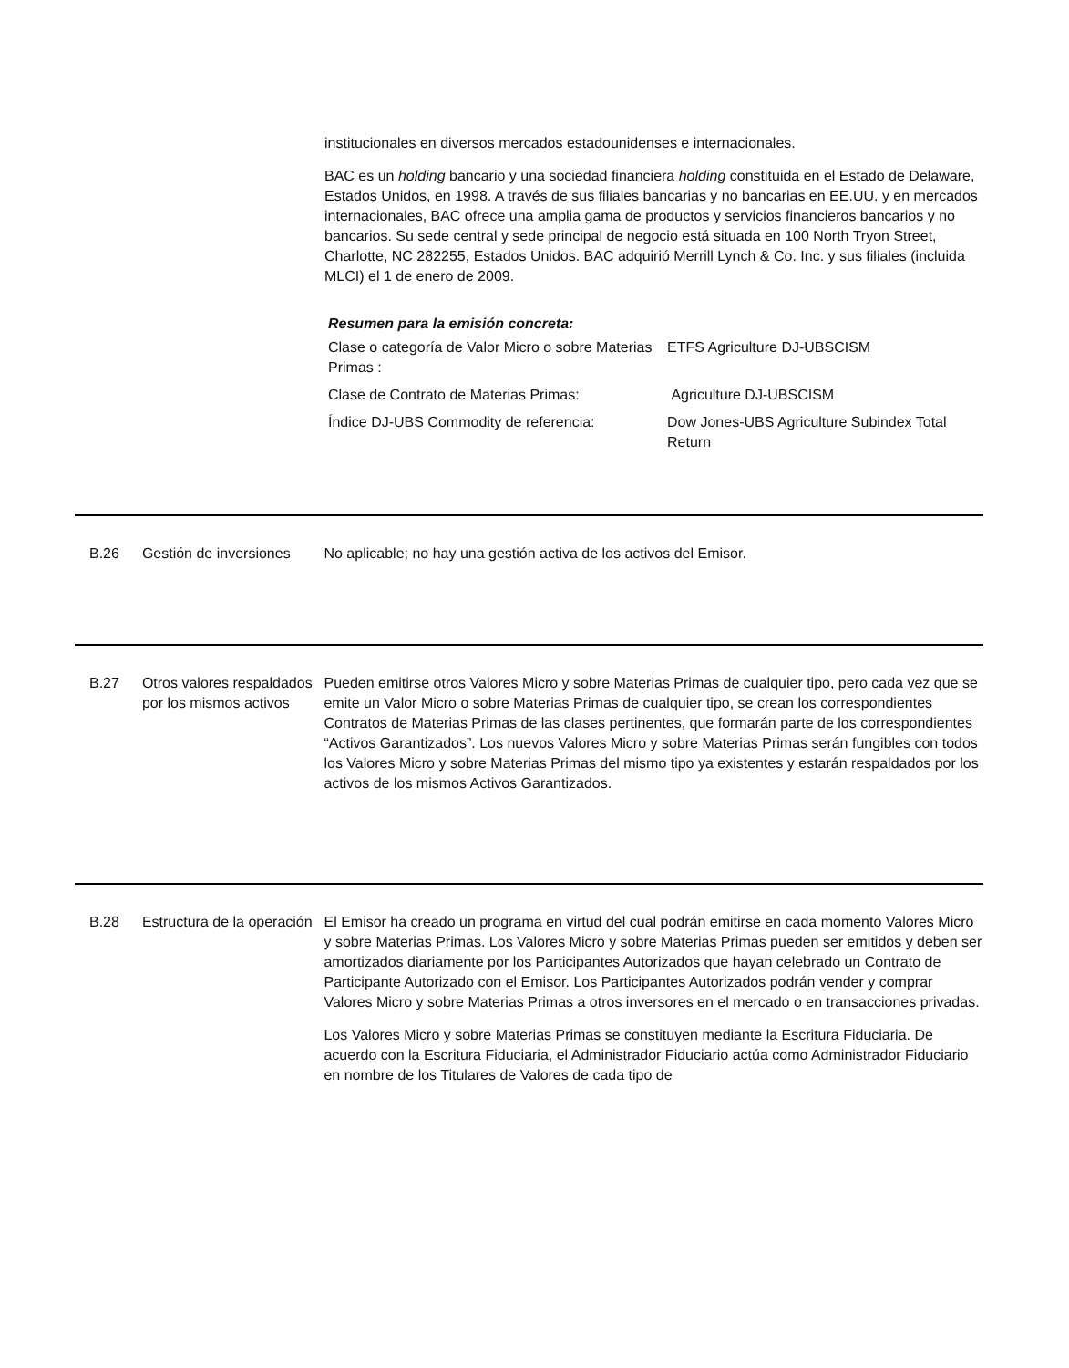institucionales en diversos mercados estadounidenses e internacionales.
BAC es un holding bancario y una sociedad financiera holding constituida en el Estado de Delaware, Estados Unidos, en 1998. A través de sus filiales bancarias y no bancarias en EE.UU. y en mercados internacionales, BAC ofrece una amplia gama de productos y servicios financieros bancarios y no bancarios. Su sede central y sede principal de negocio está situada en 100 North Tryon Street, Charlotte, NC 282255, Estados Unidos. BAC adquirió Merrill Lynch & Co. Inc. y sus filiales (incluida MLCI) el 1 de enero de 2009.
Resumen para la emisión concreta:
| Clase o categoría de Valor Micro o sobre Materias Primas : | ETFS Agriculture DJ-UBSCISM |
| Clase de Contrato de Materias Primas: | Agriculture DJ-UBSCISM |
| Índice DJ-UBS Commodity de referencia: | Dow Jones-UBS Agriculture Subindex Total Return |
B.26 Gestión de inversiones
No aplicable; no hay una gestión activa de los activos del Emisor.
B.27 Otros valores respaldados por los mismos activos
Pueden emitirse otros Valores Micro y sobre Materias Primas de cualquier tipo, pero cada vez que se emite un Valor Micro o sobre Materias Primas de cualquier tipo, se crean los correspondientes Contratos de Materias Primas de las clases pertinentes, que formarán parte de los correspondientes “Activos Garantizados”. Los nuevos Valores Micro y sobre Materias Primas serán fungibles con todos los Valores Micro y sobre Materias Primas del mismo tipo ya existentes y estarán respaldados por los activos de los mismos Activos Garantizados.
B.28 Estructura de la operación
El Emisor ha creado un programa en virtud del cual podrán emitirse en cada momento Valores Micro y sobre Materias Primas. Los Valores Micro y sobre Materias Primas pueden ser emitidos y deben ser amortizados diariamente por los Participantes Autorizados que hayan celebrado un Contrato de Participante Autorizado con el Emisor. Los Participantes Autorizados podrán vender y comprar Valores Micro y sobre Materias Primas a otros inversores en el mercado o en transacciones privadas.
Los Valores Micro y sobre Materias Primas se constituyen mediante la Escritura Fiduciaria. De acuerdo con la Escritura Fiduciaria, el Administrador Fiduciario actúa como Administrador Fiduciario en nombre de los Titulares de Valores de cada tipo de